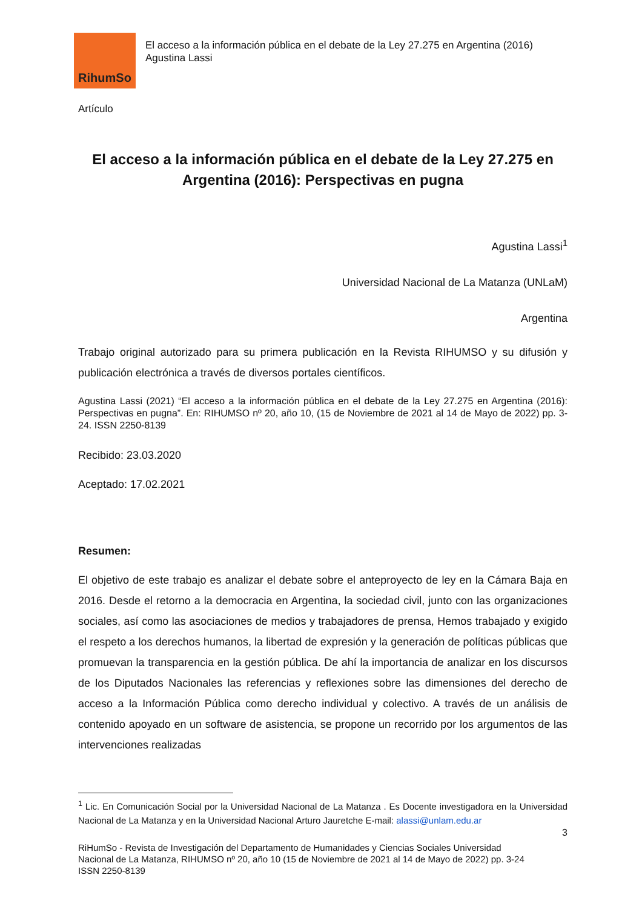RihumSo
El acceso a la información pública en el debate de la Ley 27.275 en Argentina (2016)
Agustina Lassi
Artículo
El acceso a la información pública en el debate de la Ley 27.275 en Argentina (2016): Perspectivas en pugna
Agustina Lassi<sup>1</sup>
Universidad Nacional de La Matanza (UNLaM)
Argentina
Trabajo original autorizado para su primera publicación en la Revista RIHUMSO y su difusión y publicación electrónica a través de diversos portales científicos.
Agustina Lassi (2021) “El acceso a la información pública en el debate de la Ley 27.275 en Argentina (2016): Perspectivas en pugna”. En: RIHUMSO nº 20, año 10, (15 de Noviembre de 2021 al 14 de Mayo de 2022) pp. 3-24. ISSN 2250-8139
Recibido: 23.03.2020
Aceptado: 17.02.2021
Resumen:
El objetivo de este trabajo es analizar el debate sobre el anteproyecto de ley en la Cámara Baja en 2016. Desde el retorno a la democracia en Argentina, la sociedad civil, junto con las organizaciones sociales, así como las asociaciones de medios y trabajadores de prensa, Hemos trabajado y exigido el respeto a los derechos humanos, la libertad de expresión y la generación de políticas públicas que promuevan la transparencia en la gestión pública. De ahí la importancia de analizar en los discursos de los Diputados Nacionales las referencias y reflexiones sobre las dimensiones del derecho de acceso a la Información Pública como derecho individual y colectivo. A través de un análisis de contenido apoyado en un software de asistencia, se propone un recorrido por los argumentos de las intervenciones realizadas
<sup>1</sup> Lic. En Comunicación Social por la Universidad Nacional de La Matanza . Es Docente investigadora en la Universidad Nacional de La Matanza y en la Universidad Nacional Arturo Jauretche E-mail: alassi@unlam.edu.ar
3
RiHumSo - Revista de Investigación del Departamento de Humanidades y Ciencias Sociales Universidad
Nacional de La Matanza, RIHUMSO nº 20, año 10 (15 de Noviembre de 2021 al 14 de Mayo de 2022) pp. 3-24
ISSN 2250-8139